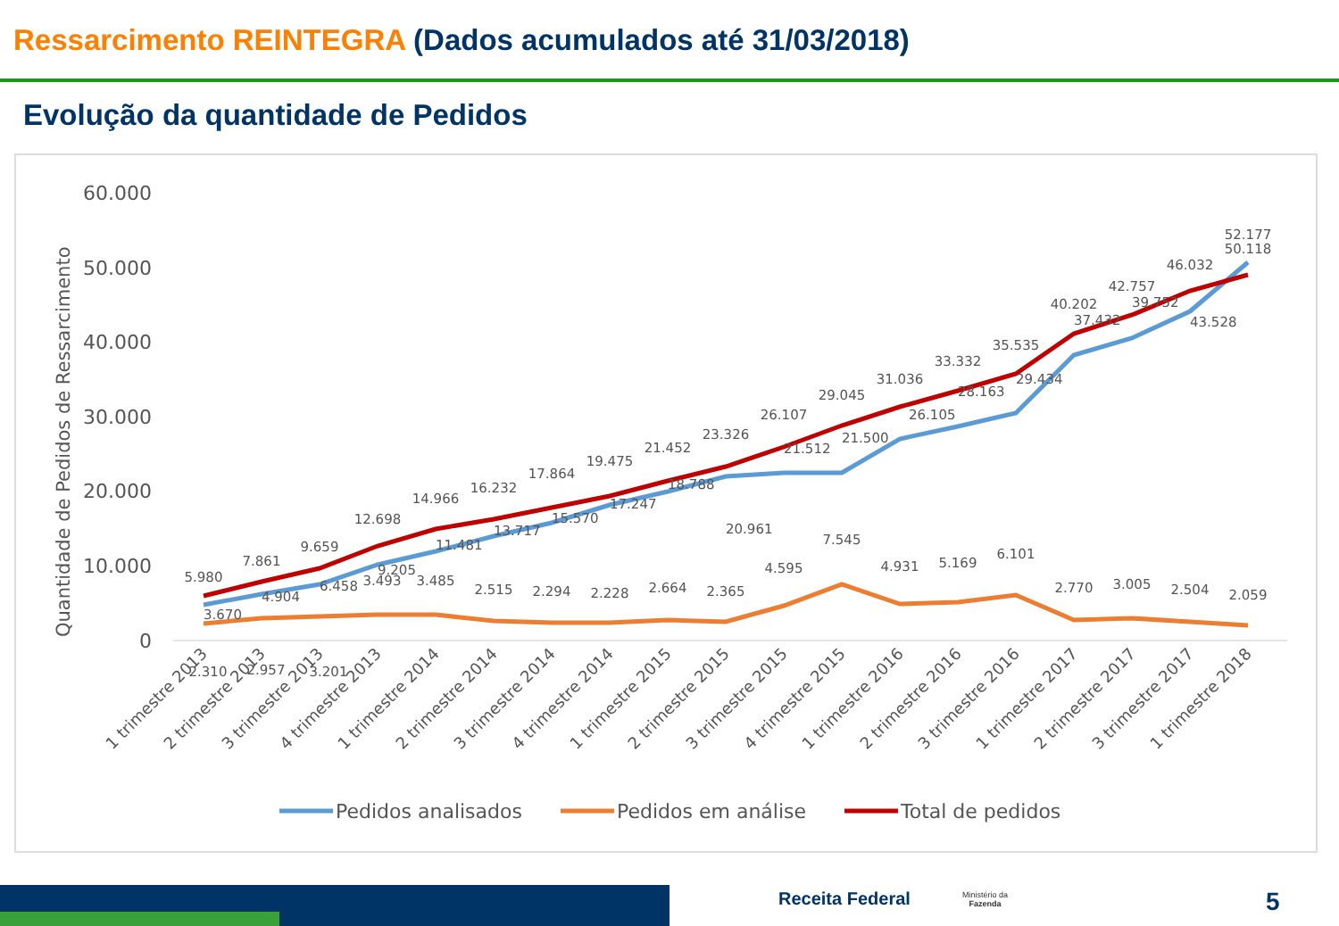Ressarcimento REINTEGRA (Dados acumulados até 31/03/2018)
Evolução da quantidade de Pedidos
Quantidade de Pedidos de Ressarcimento
60.000
50.000
40.000
30.000
20.000
10.000
0
5.980
7.861
9.659
12.698
14.966
16.232
17.864
19.475
21.452
23.326
26.107
29.045
31.036
33.332
35.535
40.202
42.757
46.032
52.177
3.670
4.904
6.458
9.205
11.481
13.717
15.570
17.247
18.788
20.961
21.512
21.500
26.105
28.163
29.434
37.432
39.752
43.528
50.118
2.310
2.957
3.201
3.493
3.485
2.515
2.294
2.228
2.664
2.365
4.595
7.545
4.931
5.169
6.101
2.770
3.005
2.504
2.059
1 trimestre 2013
2 trimestre 2013
3 trimestre 2013
4 trimestre 2013
1 trimestre 2014
2 trimestre 2014
3 trimestre 2014
4 trimestre 2014
1 trimestre 2015
2 trimestre 2015
3 trimestre 2015
4 trimestre 2015
1 trimestre 2016
2 trimestre 2016
3 trimestre 2016
1 trimestre 2017
2 trimestre 2017
3 trimestre 2017
1 trimestre 2018
Pedidos analisados
Pedidos em análise
Total de pedidos
Receita Federal
Ministério da
Fazenda
5